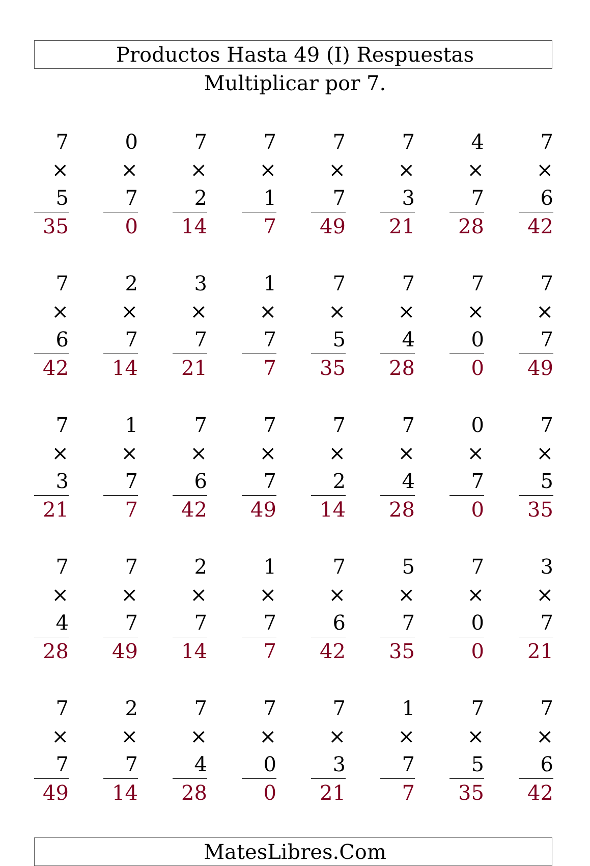Productos Hasta 49 (I) Respuestas
Multiplicar por 7.
| 7 | | 0 | | 7 | | 7 | | 7 | | 7 | | 4 | | 7 |
| × 5 | | × 7 | | × 2 | | × 1 | | × 7 | | × 3 | | × 7 | | × 6 |
| 35 | | 0 | | 14 | | 7 | | 49 | | 21 | | 28 | | 42 |
| 7 | | 2 | | 3 | | 1 | | 7 | | 7 | | 7 | | 7 |
| × 6 | | × 7 | | × 7 | | × 7 | | × 5 | | × 4 | | × 0 | | × 7 |
| 42 | | 14 | | 21 | | 7 | | 35 | | 28 | | 0 | | 49 |
| 7 | | 1 | | 7 | | 7 | | 7 | | 7 | | 0 | | 7 |
| × 3 | | × 7 | | × 6 | | × 7 | | × 2 | | × 4 | | × 7 | | × 5 |
| 21 | | 7 | | 42 | | 49 | | 14 | | 28 | | 0 | | 35 |
| 7 | | 7 | | 2 | | 1 | | 7 | | 5 | | 7 | | 3 |
| × 4 | | × 7 | | × 7 | | × 7 | | × 6 | | × 7 | | × 0 | | × 7 |
| 28 | | 49 | | 14 | | 7 | | 42 | | 35 | | 0 | | 21 |
| 7 | | 2 | | 7 | | 7 | | 7 | | 1 | | 7 | | 7 |
| × 7 | | × 7 | | × 4 | | × 0 | | × 3 | | × 7 | | × 5 | | × 6 |
| 49 | | 14 | | 28 | | 0 | | 21 | | 7 | | 35 | | 42 |
MatesLibres.Com